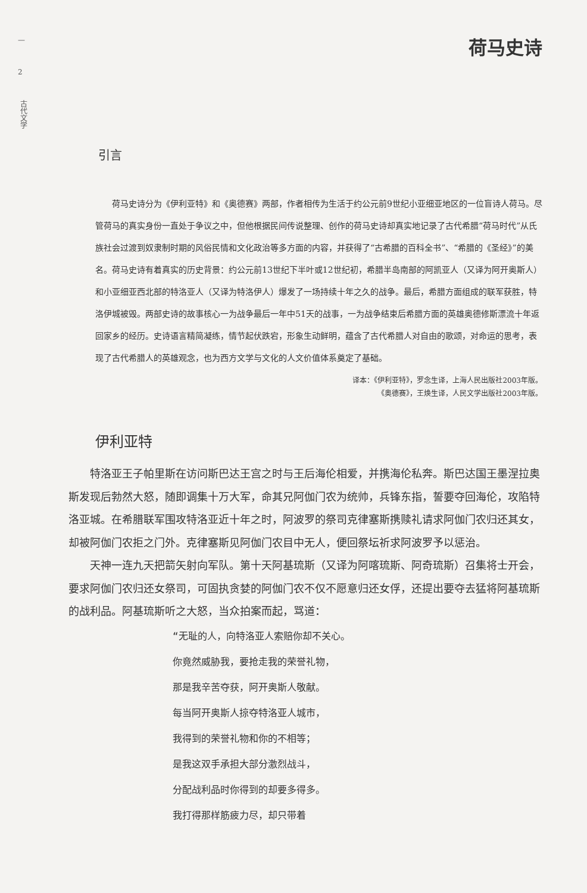—
2
古代文学
荷马史诗
引言
荷马史诗分为《伊利亚特》和《奥德赛》两部，作者相传为生活于约公元前9世纪小亚细亚地区的一位盲诗人荷马。尽管荷马的真实身份一直处于争议之中，但他根据民间传说整理、创作的荷马史诗却真实地记录了古代希腊“荷马时代”从氏族社会过渡到奴隶制时期的风俗民情和文化政治等多方面的内容，并获得了“古希腊的百科全书”、“希腊的《圣经》”的美名。荷马史诗有着真实的历史背景：约公元前13世纪下半叶或12世纪初，希腊半岛南部的阿凯亚人（又译为阿开奥斯人）和小亚细亚西北部的特洛亚人（又译为特洛伊人）爆发了一场持续十年之久的战争。最后，希腊方面组成的联军获胜，特洛伊城被毁。两部史诗的故事核心一为战争最后一年中51天的战事，一为战争结束后希腊方面的英雄奥德修斯漂流十年返回家乡的经历。史诗语言精简凝练，情节起伏跌宕，形象生动鲜明，蕴含了古代希腊人对自由的歌颂，对命运的思考，表现了古代希腊人的英雄观念，也为西方文学与文化的人文价值体系奠定了基础。
译本：《伊利亚特》，罗念生译，上海人民出版社2003年版。
《奥德赛》，王焕生译，人民文学出版社2003年版。
伊利亚特
特洛亚王子帕里斯在访问斯巴达王宫之时与王后海伦相爱，并携海伦私奔。斯巴达国王墨涅拉奥斯发现后勃然大怒，随即调集十万大军，命其兄阿伽门农为统帅，兵锋东指，誓要夺回海伦，攻陷特洛亚城。在希腊联军围攻特洛亚近十年之时，阿波罗的祭司克律塞斯携赎礼请求阿伽门农归还其女，却被阿伽门农拒之门外。克律塞斯见阿伽门农目中无人，便回祭坛祈求阿波罗予以惩治。
天神一连九天把箭矢射向军队。第十天阿基琉斯（又译为阿喀琉斯、阿奇琉斯）召集将士开会，要求阿伽门农归还女祭司，可固执贪婪的阿伽门农不仅不愿意归还女俘，还提出要夺去猛将阿基琉斯的战利品。阿基琉斯听之大怒，当众拍案而起，骂道：
“无耻的人，向特洛亚人索赔你却不关心。
你竟然威胁我，要抢走我的荣誉礼物，
那是我辛苦夺获，阿开奥斯人敬献。
每当阿开奥斯人掠夺特洛亚人城市，
我得到的荣誉礼物和你的不相等；
是我这双手承担大部分激烈战斗，
分配战利品时你得到的却要多得多。
我打得那样筋疲力尽，却只带着